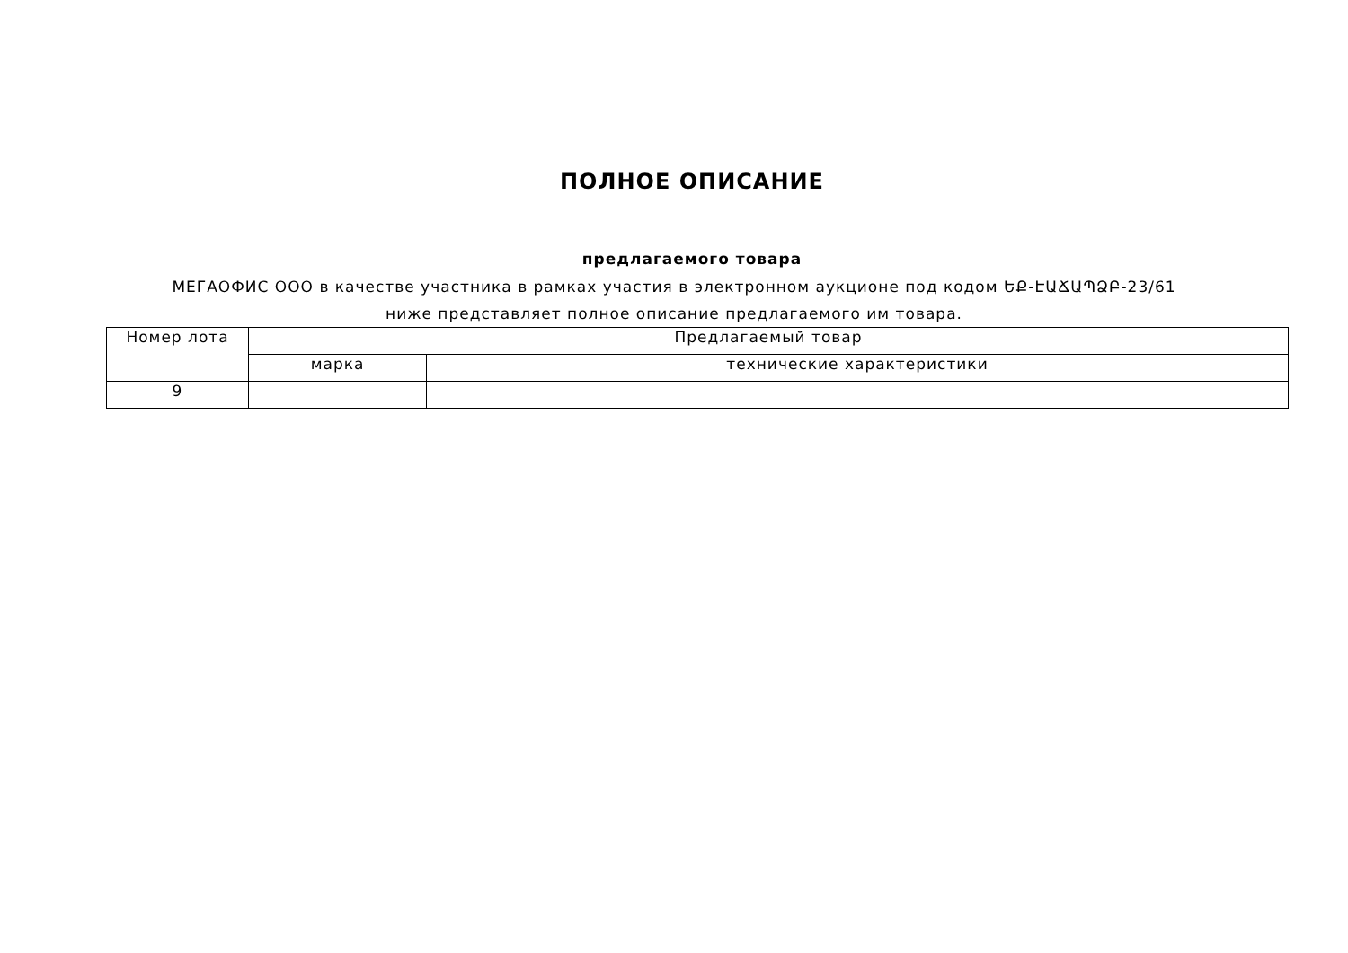ПОЛНОЕ ОПИСАНИЕ
предлагаемого товара
МЕГАОФИС ООО в качестве участника в рамках участия в электронном аукционе под кодом ԵՔ-ԷԱՃԱՊՁԲ-23/61 ниже представляет полное описание предлагаемого им товара.
| Номер лота | Предлагаемый товар | |
| --- | --- | --- |
| | марка | технические характеристики |
| 9 | | |